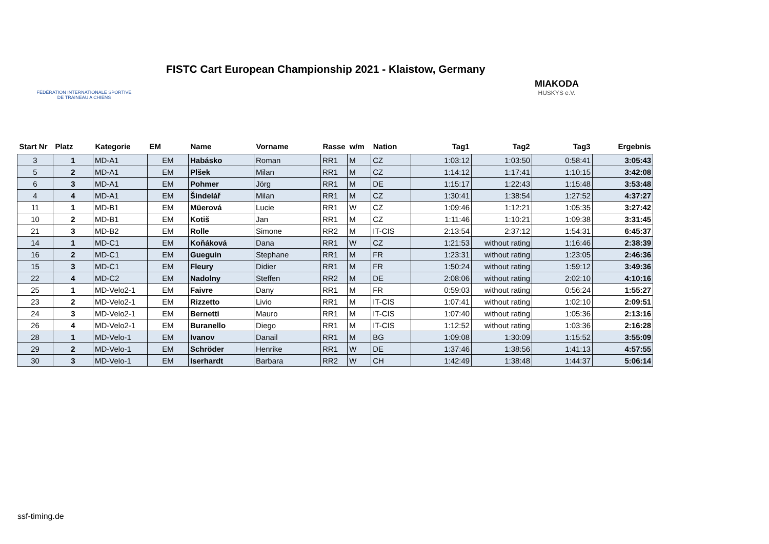FÉDÉRATION INTERNATIONALE SPORTIVE
DE TRAINEAU A CHIENS
FISTC Cart European Championship 2021 - Klaistow, Germany
MIAKODA
HUSKYS e.V.
| Start Nr | Platz | Kategorie | EM | Name | Vorname | Rasse | w/m | Nation | Tag1 | Tag2 | Tag3 | Ergebnis |
| --- | --- | --- | --- | --- | --- | --- | --- | --- | --- | --- | --- | --- |
| 3 | 1 | MD-A1 | EM | Habásko | Roman | RR1 | M | CZ | 1:03:12 | 1:03:50 | 0:58:41 | 3:05:43 |
| 5 | 2 | MD-A1 | EM | Plšek | Milan | RR1 | M | CZ | 1:14:12 | 1:17:41 | 1:10:15 | 3:42:08 |
| 6 | 3 | MD-A1 | EM | Pohmer | Jörg | RR1 | M | DE | 1:15:17 | 1:22:43 | 1:15:48 | 3:53:48 |
| 4 | 4 | MD-A1 | EM | Šindelář | Milan | RR1 | M | CZ | 1:30:41 | 1:38:54 | 1:27:52 | 4:37:27 |
| 11 | 1 | MD-B1 | EM | Müerová | Lucie | RR1 | W | CZ | 1:09:46 | 1:12:21 | 1:05:35 | 3:27:42 |
| 10 | 2 | MD-B1 | EM | Kotiš | Jan | RR1 | M | CZ | 1:11:46 | 1:10:21 | 1:09:38 | 3:31:45 |
| 21 | 3 | MD-B2 | EM | Rolle | Simone | RR2 | M | IT-CIS | 2:13:54 | 2:37:12 | 1:54:31 | 6:45:37 |
| 14 | 1 | MD-C1 | EM | Koňáková | Dana | RR1 | W | CZ | 1:21:53 | without rating | 1:16:46 | 2:38:39 |
| 16 | 2 | MD-C1 | EM | Gueguin | Stephane | RR1 | M | FR | 1:23:31 | without rating | 1:23:05 | 2:46:36 |
| 15 | 3 | MD-C1 | EM | Fleury | Didier | RR1 | M | FR | 1:50:24 | without rating | 1:59:12 | 3:49:36 |
| 22 | 4 | MD-C2 | EM | Nadolny | Steffen | RR2 | M | DE | 2:08:06 | without rating | 2:02:10 | 4:10:16 |
| 25 | 1 | MD-Velo2-1 | EM | Faivre | Dany | RR1 | M | FR | 0:59:03 | without rating | 0:56:24 | 1:55:27 |
| 23 | 2 | MD-Velo2-1 | EM | Rizzetto | Livio | RR1 | M | IT-CIS | 1:07:41 | without rating | 1:02:10 | 2:09:51 |
| 24 | 3 | MD-Velo2-1 | EM | Bernetti | Mauro | RR1 | M | IT-CIS | 1:07:40 | without rating | 1:05:36 | 2:13:16 |
| 26 | 4 | MD-Velo2-1 | EM | Buranello | Diego | RR1 | M | IT-CIS | 1:12:52 | without rating | 1:03:36 | 2:16:28 |
| 28 | 1 | MD-Velo-1 | EM | Ivanov | Danail | RR1 | M | BG | 1:09:08 | 1:30:09 | 1:15:52 | 3:55:09 |
| 29 | 2 | MD-Velo-1 | EM | Schröder | Henrike | RR1 | W | DE | 1:37:46 | 1:38:56 | 1:41:13 | 4:57:55 |
| 30 | 3 | MD-Velo-1 | EM | Iserhardt | Barbara | RR2 | W | CH | 1:42:49 | 1:38:48 | 1:44:37 | 5:06:14 |
ssf-timing.de